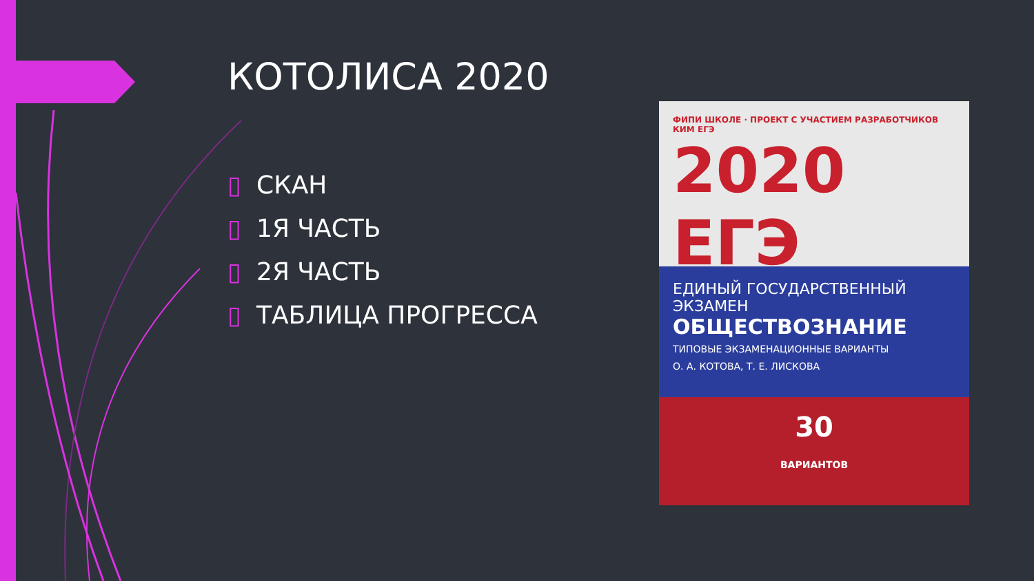КОТОЛИСА 2020
▯ СКАН
▯ 1Я ЧАСТЬ
▯ 2Я ЧАСТЬ
▯ ТАБЛИЦА ПРОГРЕССА
ФИПИ ШКОЛЕ · ПРОЕКТ С УЧАСТИЕМ РАЗРАБОТЧИКОВ КИМ ЕГЭ
2020 ЕГЭ
ЕДИНЫЙ ГОСУДАРСТВЕННЫЙ ЭКЗАМЕН
ОБЩЕСТВОЗНАНИЕ
ТИПОВЫЕ ЭКЗАМЕНАЦИОННЫЕ ВАРИАНТЫ
О. А. КОТОВА, Т. Е. ЛИСКОВА
30
ВАРИАНТОВ